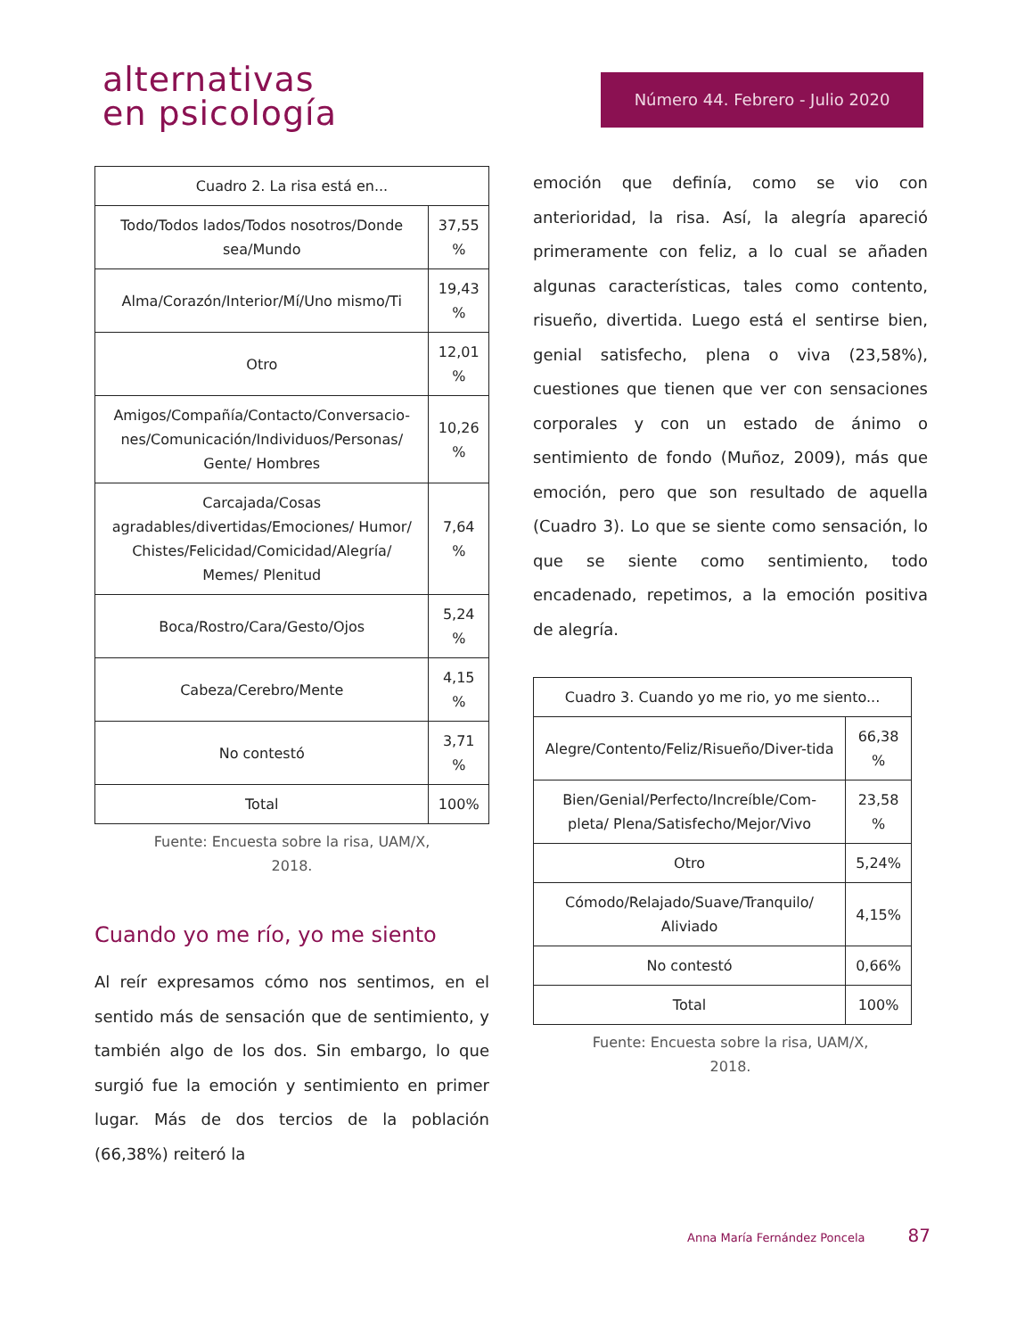alternativas
en psicología
Número 44. Febrero - Julio 2020
| Cuadro 2. La risa está en... | |
| --- | --- |
| Todo/Todos lados/Todos nosotros/Donde sea/Mundo | 37,55 % |
| Alma/Corazón/Interior/Mí/Uno mismo/Ti | 19,43 % |
| Otro | 12,01 % |
| Amigos/Compañía/Contacto/Conversacio-nes/Comunicación/Individuos/Personas/ Gente/ Hombres | 10,26 % |
| Carcajada/Cosas agradables/divertidas/Emociones/ Humor/ Chistes/Felicidad/Comicidad/Alegría/ Memes/ Plenitud | 7,64 % |
| Boca/Rostro/Cara/Gesto/Ojos | 5,24 % |
| Cabeza/Cerebro/Mente | 4,15 % |
| No contestó | 3,71 % |
| Total | 100% |
Fuente: Encuesta sobre la risa, UAM/X,
2018.
Cuando yo me río, yo me siento
Al reír expresamos cómo nos sentimos, en el sentido más de sensación que de sentimiento, y también algo de los dos. Sin embargo, lo que surgió fue la emoción y sentimiento en primer lugar. Más de dos tercios de la población (66,38%) reiteró la
emoción que definía, como se vio con anterioridad, la risa. Así, la alegría apareció primeramente con feliz, a lo cual se añaden algunas características, tales como contento, risueño, divertida. Luego está el sentirse bien, genial satisfecho, plena o viva (23,58%), cuestiones que tienen que ver con sensaciones corporales y con un estado de ánimo o sentimiento de fondo (Muñoz, 2009), más que emoción, pero que son resultado de aquella (Cuadro 3). Lo que se siente como sensación, lo que se siente como sentimiento, todo encadenado, repetimos, a la emoción positiva de alegría.
| Cuadro 3. Cuando yo me rio, yo me siento... | |
| --- | --- |
| Alegre/Contento/Feliz/Risueño/Diver-tida | 66,38 % |
| Bien/Genial/Perfecto/Increíble/Com-pleta/ Plena/Satisfecho/Mejor/Vivo | 23,58 % |
| Otro | 5,24% |
| Cómodo/Relajado/Suave/Tranquilo/ Aliviado | 4,15% |
| No contestó | 0,66% |
| Total | 100% |
Fuente: Encuesta sobre la risa, UAM/X,
2018.
Anna María Fernández Poncela 87